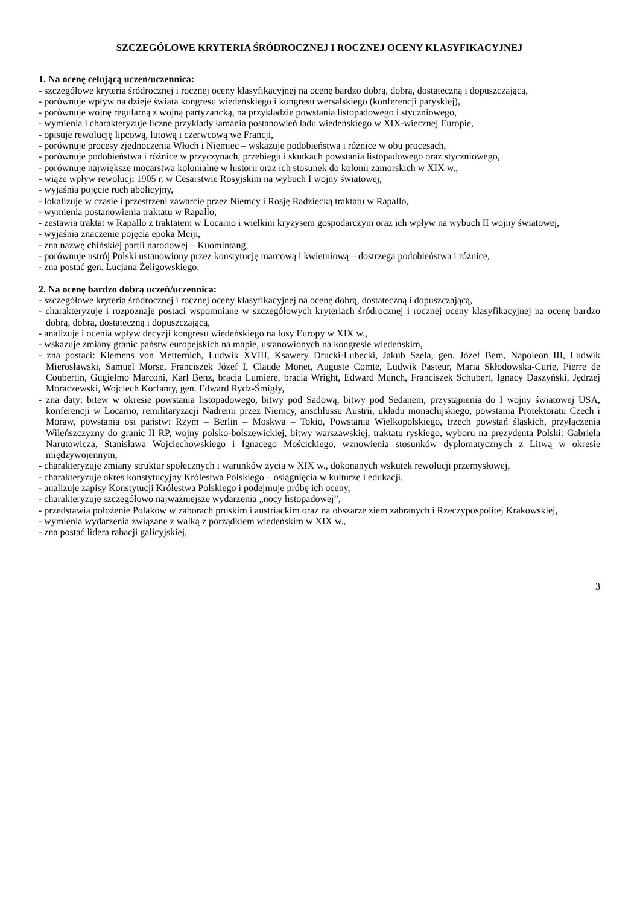SZCZEGÓŁOWE KRYTERIA ŚRÓDROCZNEJ I ROCZNEJ OCENY KLASYFIKACYJNEJ
1. Na ocenę celującą uczeń/uczennica:
- szczegółowe kryteria śródrocznej i rocznej oceny klasyfikacyjnej na ocenę bardzo dobrą, dobrą, dostateczną i dopuszczającą,
- porównuje wpływ na dzieje świata kongresu wiedeńskiego i kongresu wersalskiego (konferencji paryskiej),
- porównuje wojnę regularną z wojną partyzancką, na przykładzie powstania listopadowego i styczniowego,
- wymienia i charakteryzuje liczne przykłady łamania postanowień ładu wiedeńskiego w XIX-wiecznej Europie,
- opisuje rewolucję lipcową, lutową i czerwcową we Francji,
- porównuje procesy zjednoczenia Włoch i Niemiec – wskazuje podobieństwa i różnice w obu procesach,
- porównuje podobieństwa i różnice w przyczynach, przebiegu i skutkach powstania listopadowego oraz styczniowego,
- porównuje największe mocarstwa kolonialne w historii oraz ich stosunek do kolonii zamorskich w XIX w.,
- wiąże wpływ rewolucji 1905 r. w Cesarstwie Rosyjskim na wybuch I wojny światowej,
- wyjaśnia pojęcie ruch abolicyjny,
- lokalizuje w czasie i przestrzeni zawarcie przez Niemcy i Rosję Radziecką traktatu w Rapallo,
- wymienia postanowienia traktatu w Rapallo,
- zestawia traktat w Rapallo z traktatem w Locarno i wielkim kryzysem gospodarczym oraz ich wpływ na wybuch II wojny światowej,
- wyjaśnia znaczenie pojęcia epoka Meiji,
- zna nazwę chińskiej partii narodowej – Kuomintang,
- porównuje ustrój Polski ustanowiony przez konstytucję marcową i kwietniową – dostrzega podobieństwa i różnice,
- zna postać gen. Lucjana Żeligowskiego.
2. Na ocenę bardzo dobrą uczeń/uczennica:
- szczegółowe kryteria śródrocznej i rocznej oceny klasyfikacyjnej na ocenę dobrą, dostateczną i dopuszczającą,
- charakteryzuje i rozpoznaje postaci wspomniane w szczegółowych kryteriach śródrocznej i rocznej oceny klasyfikacyjnej na ocenę bardzo dobrą, dobrą, dostateczną i dopuszczającą,
- analizuje i ocenia wpływ decyzji kongresu wiedeńskiego na losy Europy w XIX w.,
- wskazuje zmiany granic państw europejskich na mapie, ustanowionych na kongresie wiedeńskim,
- zna postaci: Klemens von Metternich, Ludwik XVIII, Ksawery Drucki-Lubecki, Jakub Szela, gen. Józef Bem, Napoleon III, Ludwik Mierosławski, Samuel Morse, Franciszek Józef I, Claude Monet, Auguste Comte, Ludwik Pasteur, Maria Skłodowska-Curie, Pierre de Coubertin, Gugielmo Marconi, Karl Benz, bracia Lumiere, bracia Wright, Edward Munch, Franciszek Schubert, Ignacy Daszyński, Jędrzej Moraczewski, Wojciech Korfanty, gen. Edward Rydz-Śmigły,
- zna daty: bitew w okresie powstania listopadowego, bitwy pod Sadową, bitwy pod Sedanem, przystąpienia do I wojny światowej USA, konferencji w Locarno, remilitaryzacji Nadrenii przez Niemcy, anschlussu Austrii, układu monachijskiego, powstania Protektoratu Czech i Moraw, powstania osi państw: Rzym – Berlin – Moskwa – Tokio, Powstania Wielkopolskiego, trzech powstań śląskich, przyłączenia Wileńszczyzny do granic II RP, wojny polsko-bolszewickiej, bitwy warszawskiej, traktatu ryskiego, wyboru na prezydenta Polski: Gabriela Narutowicza, Stanisława Wojciechowskiego i Ignacego Mościckiego, wznowienia stosunków dyplomatycznych z Litwą w okresie międzywojennym,
- charakteryzuje zmiany struktur społecznych i warunków życia w XIX w., dokonanych wskutek rewolucji przemysłowej,
- charakteryzuje okres konstytucyjny Królestwa Polskiego – osiągnięcia w kulturze i edukacji,
- analizuje zapisy Konstytucji Królestwa Polskiego i podejmuje próbę ich oceny,
- charakteryzuje szczegółowo najważniejsze wydarzenia „nocy listopadowej”,
- przedstawia położenie Polaków w zaborach pruskim i austriackim oraz na obszarze ziem zabranych i Rzeczypospolitej Krakowskiej,
- wymienia wydarzenia związane z walką z porządkiem wiedeńskim w XIX w.,
- zna postać lidera rabacji galicyjskiej,
3